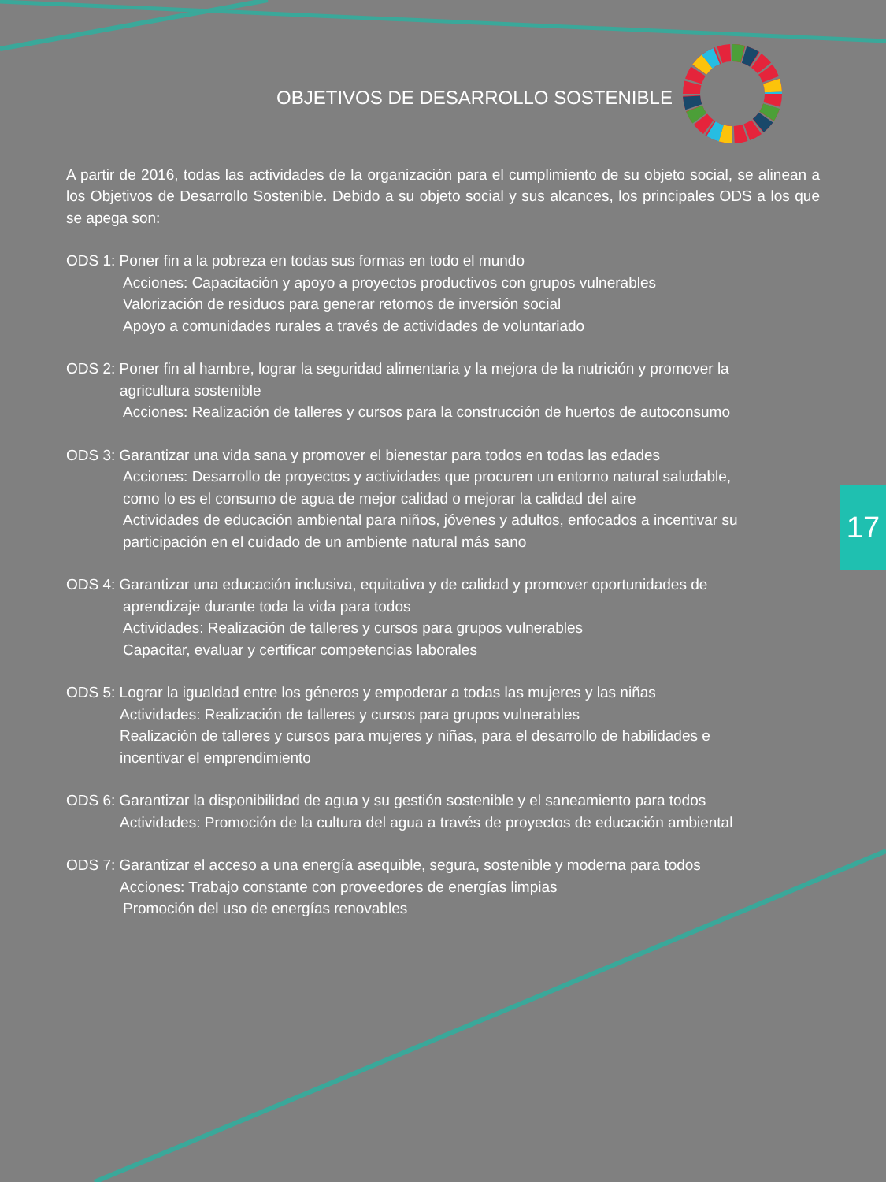17
OBJETIVOS DE DESARROLLO SOSTENIBLE
A partir de 2016, todas las actividades de la organización para el cumplimiento de su objeto social, se alinean a los Objetivos de Desarrollo Sostenible. Debido a su objeto social y sus alcances, los principales ODS a los que se apega son:
ODS 1: Poner fin a la pobreza en todas sus formas en todo el mundo
Acciones: Capacitación y apoyo a proyectos productivos con grupos vulnerables
Valorización de residuos para generar retornos de inversión social
Apoyo a comunidades rurales a través de actividades de voluntariado
ODS 2: Poner fin al hambre, lograr la seguridad alimentaria y la mejora de la nutrición y promover la
agricultura sostenible
Acciones: Realización de talleres y cursos para la construcción de huertos de autoconsumo
ODS 3: Garantizar una vida sana y promover el bienestar para todos en todas las edades
Acciones: Desarrollo de proyectos y actividades que procuren un entorno natural saludable,
como lo es el consumo de agua de mejor calidad o mejorar la calidad del aire
Actividades de educación ambiental para niños, jóvenes y adultos, enfocados a incentivar su
participación en el cuidado de un ambiente natural más sano
ODS 4: Garantizar una educación inclusiva, equitativa y de calidad y promover oportunidades de
aprendizaje durante toda la vida para todos
Actividades: Realización de talleres y cursos para grupos vulnerables
Capacitar, evaluar y certificar competencias laborales
ODS 5: Lograr la igualdad entre los géneros y empoderar a todas las mujeres y las niñas
Actividades: Realización de talleres y cursos para grupos vulnerables
Realización de talleres y cursos para mujeres y niñas, para el desarrollo de habilidades e
incentivar el emprendimiento
ODS 6: Garantizar la disponibilidad de agua y su gestión sostenible y el saneamiento para todos
Actividades: Promoción de la cultura del agua a través de proyectos de educación ambiental
ODS 7: Garantizar el acceso a una energía asequible, segura, sostenible y moderna para todos
Acciones: Trabajo constante con proveedores de energías limpias
Promoción del uso de energías renovables